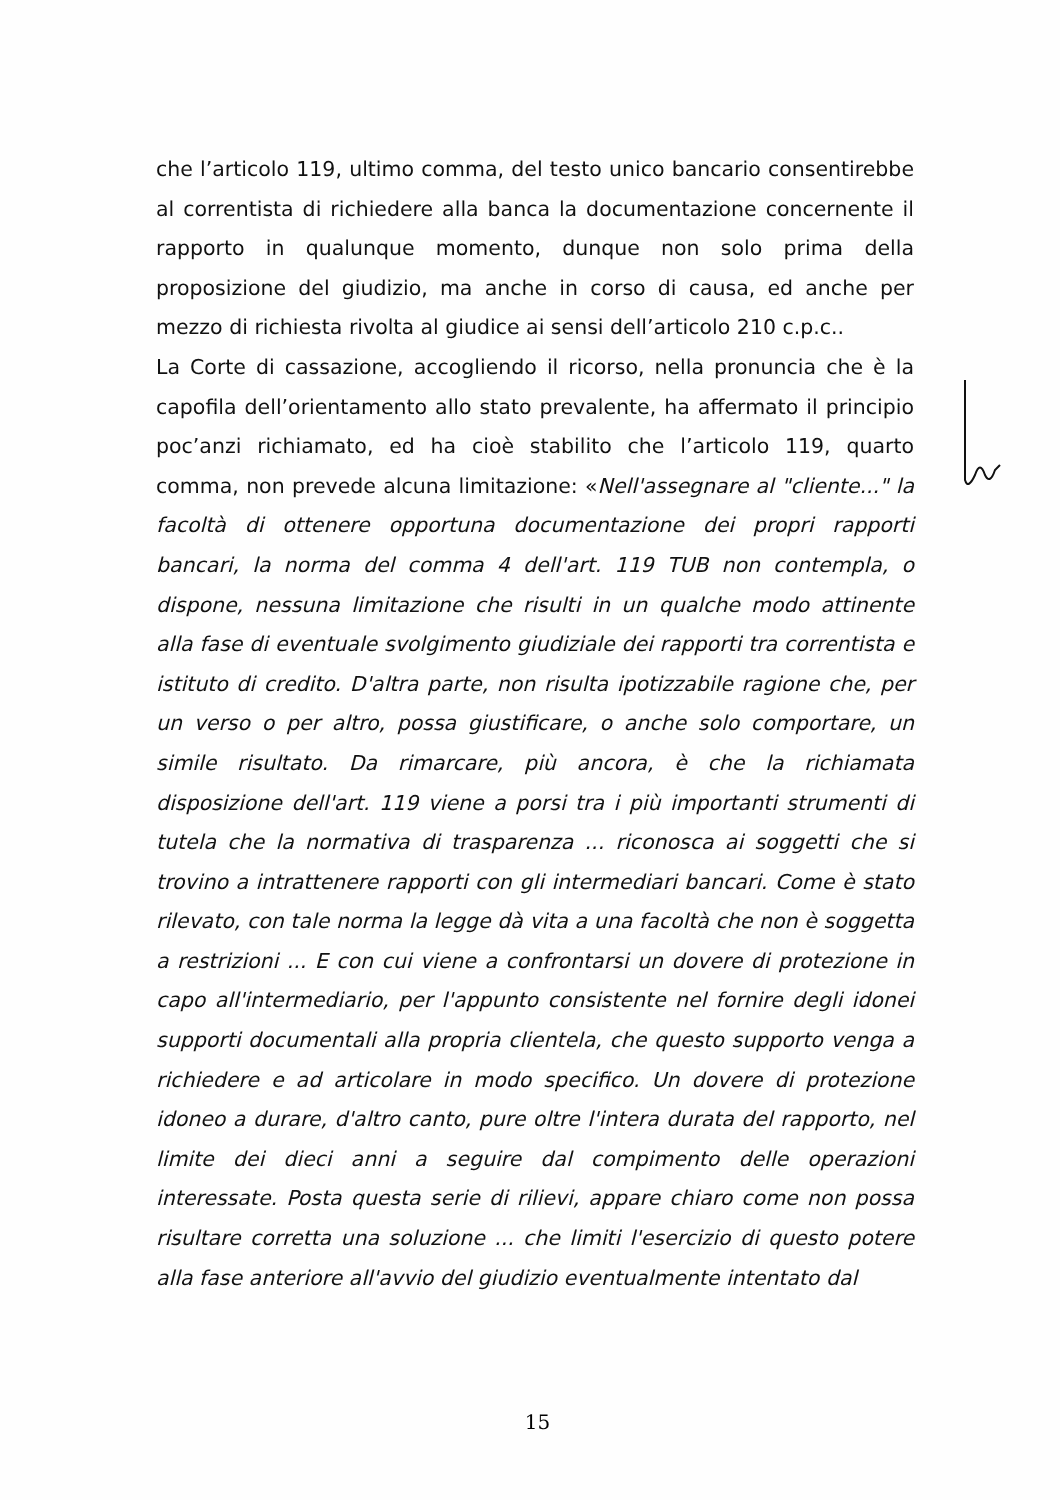che l’articolo 119, ultimo comma, del testo unico bancario consentirebbe al correntista di richiedere alla banca la documentazione concernente il rapporto in qualunque momento, dunque non solo prima della proposizione del giudizio, ma anche in corso di causa, ed anche per mezzo di richiesta rivolta al giudice ai sensi dell’articolo 210 c.p.c..
La Corte di cassazione, accogliendo il ricorso, nella pronuncia che è la capofila dell’orientamento allo stato prevalente, ha affermato il principio poc’anzi richiamato, ed ha cioè stabilito che l’articolo 119, quarto comma, non prevede alcuna limitazione: «Nell'assegnare al "cliente..." la facoltà di ottenere opportuna documentazione dei propri rapporti bancari, la norma del comma 4 dell'art. 119 TUB non contempla, o dispone, nessuna limitazione che risulti in un qualche modo attinente alla fase di eventuale svolgimento giudiziale dei rapporti tra correntista e istituto di credito. D'altra parte, non risulta ipotizzabile ragione che, per un verso o per altro, possa giustificare, o anche solo comportare, un simile risultato. Da rimarcare, più ancora, è che la richiamata disposizione dell'art. 119 viene a porsi tra i più importanti strumenti di tutela che la normativa di trasparenza ... riconosca ai soggetti che si trovino a intrattenere rapporti con gli intermediari bancari. Come è stato rilevato, con tale norma la legge dà vita a una facoltà che non è soggetta a restrizioni ... E con cui viene a confrontarsi un dovere di protezione in capo all'intermediario, per l'appunto consistente nel fornire degli idonei supporti documentali alla propria clientela, che questo supporto venga a richiedere e ad articolare in modo specifico. Un dovere di protezione idoneo a durare, d'altro canto, pure oltre l'intera durata del rapporto, nel limite dei dieci anni a seguire dal compimento delle operazioni interessate. Posta questa serie di rilievi, appare chiaro come non possa risultare corretta una soluzione ... che limiti l'esercizio di questo potere alla fase anteriore all'avvio del giudizio eventualmente intentato dal
15